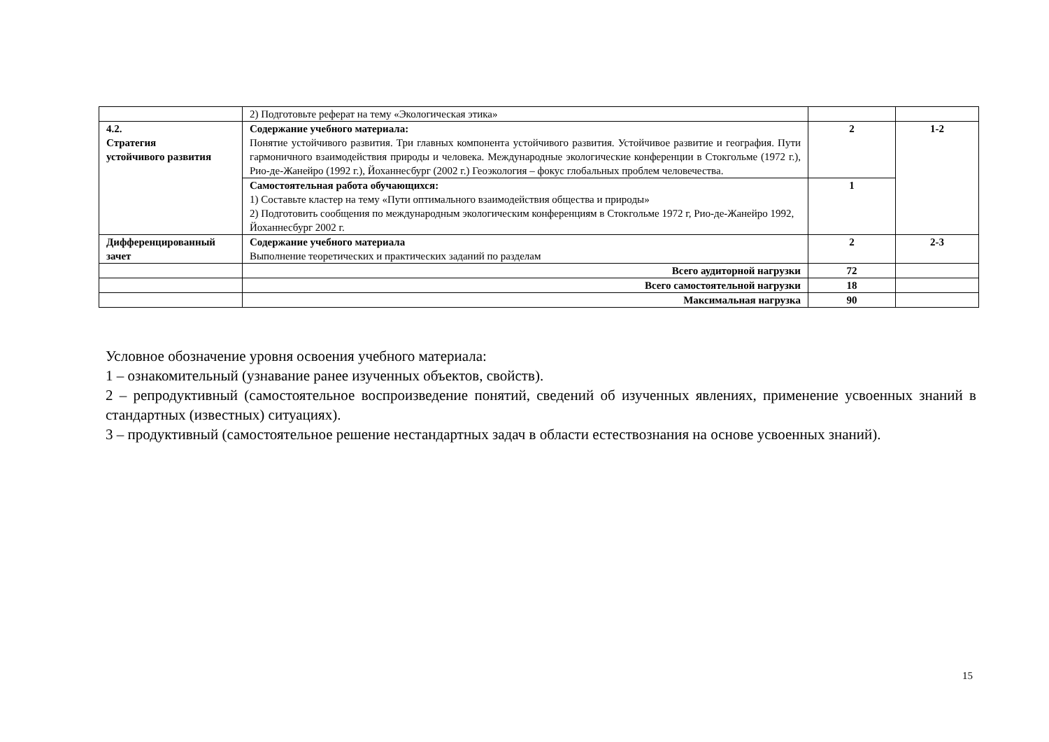| | 2) Подготовьте реферат на тему «Экологическая этика» | | |
| 4.2. Стратегия устойчивого развития | Содержание учебного материала: Понятие устойчивого развития. Три главных компонента устойчивого развития. Устойчивое развитие и география. Пути гармоничного взаимодействия природы и человека. Международные экологические конференции в Стокгольме (1972 г.), Рио-де-Жанейро (1992 г.), Йоханнесбург (2002 г.) Геоэкология – фокус глобальных проблем человечества. | 2 | 1-2 |
| | Самостоятельная работа обучающихся: 1) Составьте кластер на тему «Пути оптимального взаимодействия общества и природы» 2) Подготовить сообщения по международным экологическим конференциям в Стокгольме 1972 г, Рио-де-Жанейро 1992, Йоханнесбург 2002 г. | 1 | |
| Дифференцированный зачет | Содержание учебного материала Выполнение теоретических и практических заданий по разделам | 2 | 2-3 |
| | Всего аудиторной нагрузки | 72 | |
| | Всего самостоятельной нагрузки | 18 | |
| | Максимальная нагрузка | 90 | |
Условное обозначение уровня освоения учебного материала:
1 – ознакомительный (узнавание ранее изученных объектов, свойств).
2 – репродуктивный (самостоятельное воспроизведение понятий, сведений об изученных явлениях, применение усвоенных знаний в стандартных (известных) ситуациях).
3 – продуктивный (самостоятельное решение нестандартных задач в области естествознания на основе усвоенных знаний).
15